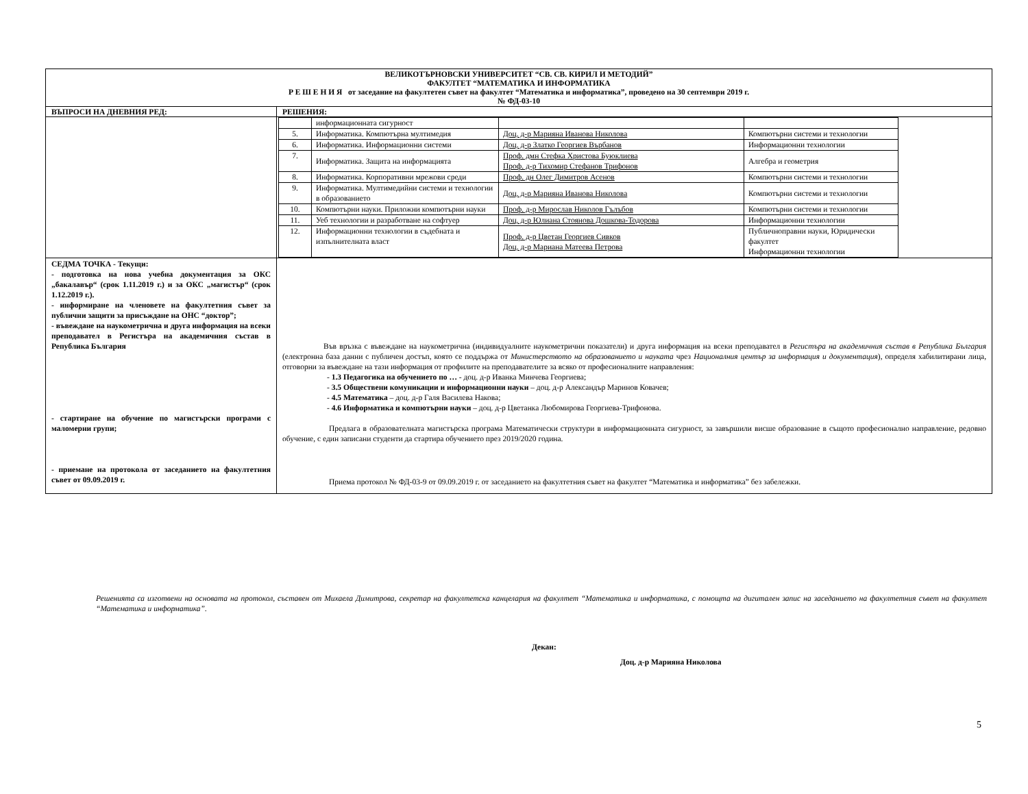| ВЕЛИКОТЪРНОВСКИ УНИВЕРСИТЕТ “СВ. СВ. КИРИЛ И МЕТОДИЙ” ФАКУЛТЕТ “МАТЕМАТИКА И ИНФОРМАТИКА Р Е Ш Е Н И Я от заседание на факултетен съвет на факултет “Математика и информатика”, проведено на 30 септември 2019 г. № ФД-03-10 | |
| ВЪПРОСИ НА ДНЕВНИЯ РЕД: | РЕШЕНИЯ: |
| | / / информационната сигурност / / / / 5. / Информатика. Компютърна мултимедия / Доц. д-р Марияна Иванова Николова / Компютърни системи и технологии / / 6. / Информатика. Информационни системи / Доц. д-р Златко Георгиев Върбанов / Информационни технологии / / 7. / Информатика. Защита на информацията / Проф. дмн Стефка Христова Буюклиева Проф. д-р Тихомир Стефанов Трифонов / Алгебра и геометрия / / 8. / Информатика. Корпоративни мрежови среди / Проф. дн Олег Димитров Асенов / Компютърни системи и технологии / / 9. / Информатика. Мултимедийни системи и технологии в образованието / Доц. д-р Марияна Иванова Николова / Компютърни системи и технологии / / 10. / Компютърни науки. Приложни компютърни науки / Проф. д-р Мирослав Николов Гълъбов / Компютърни системи и технологии / / 11. / Уеб технологии и разработване на софтуер / Доц. д-р Юлиана Стоянова Дошкова-Тодорова / Информационни технологии / / 12. / Информационни технологии в съдебната и изпълнителната власт / Проф. д-р Цветан Георгиев Сивков Доц. д-р Мариана Матеева Петрова / Публичноправни науки, Юридически факултет Информационни технологии / |
| СЕДМА ТОЧКА - Текущи: - подготовка на нова учебна документация за ОКС „бакалавър“ (срок 1.11.2019 г.) и за ОКС „магистър“ (срок 1.12.2019 г.). - информиране на членовете на факултетния съвет за публични защити за присъждане на ОНС “доктор”; - въвеждане на наукометрична и друга информация на всеки преподавател в Регистъра на академичния състав в Република България - стартиране на обучение по магистърски програми с маломерни групи; - приемане на протокола от заседанието на факултетния съвет от 09.09.2019 г. | Във връзка с въвеждане на наукометрична (индивидуалните наукометрични показатели) и друга информация на всеки преподавател в Регистъра на академичния състав в Република България (електронна база данни с публичен достъп, която се поддържа от Министерството на образованието и науката чрез Националния център за информация и документация ), определя хабилитирани лица, отговорни за въвеждане на тази информация от профилите на преподавателите за всяко от професионалните направления: - 1.3 Педагогика на обучението по … - доц. д-р Иванка Минчева Георгиева; - 3.5 Обществени комуникации и информационни науки – доц. д-р Александър Маринов Ковачев; - 4.5 Математика – доц. д-р Галя Василева Накова; - 4.6 Информатика и компютърни науки – доц. д-р Цветанка Любомирова Георгиева-Трифонова. Предлага в образователната магистърска програма Математически структури в информационната сигурност, за завършили висше образование в същото професионално направление, редовно обучение, с един записани студенти да стартира обучението през 2019/2020 година. Приема протокол № ФД-03-9 от 09.09.2019 г. от заседанието на факултетния съвет на факултет “Математика и информатика” без забележки. |
Решенията са изготвени на основата на протокол, съставен от Михаела Димитрова, секретар на факултетска канцелария на факултет “Математика и информатика, с помощта на дигитален запис на заседанието на факултетния съвет на факултет “Математика и информатика”.
Декан:
Доц. д-р Марияна Николова
5